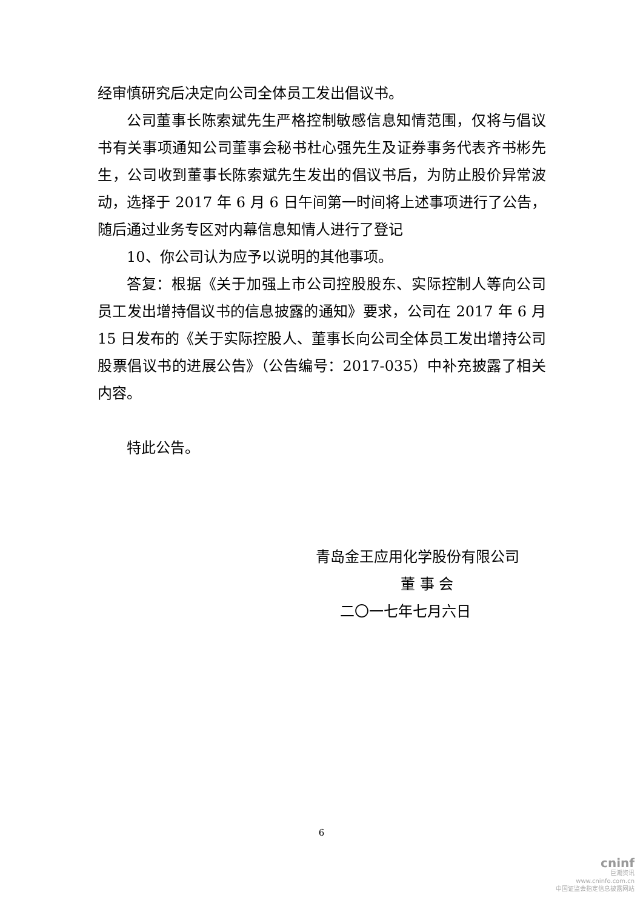经审慎研究后决定向公司全体员工发出倡议书。
公司董事长陈索斌先生严格控制敏感信息知情范围，仅将与倡议书有关事项通知公司董事会秘书杜心强先生及证券事务代表齐书彬先生，公司收到董事长陈索斌先生发出的倡议书后，为防止股价异常波动，选择于 2017 年 6 月 6 日午间第一时间将上述事项进行了公告，随后通过业务专区对内幕信息知情人进行了登记
10、你公司认为应予以说明的其他事项。
答复：根据《关于加强上市公司控股股东、实际控制人等向公司员工发出增持倡议书的信息披露的通知》要求，公司在 2017 年 6 月 15 日发布的《关于实际控股人、董事长向公司全体员工发出增持公司股票倡议书的进展公告》（公告编号：2017-035）中补充披露了相关内容。
特此公告。
青岛金王应用化学股份有限公司
董 事 会
二〇一七年七月六日
6
cninf
巨潮资讯
www.cninfo.com.cn
中国证监会指定信息披露网站